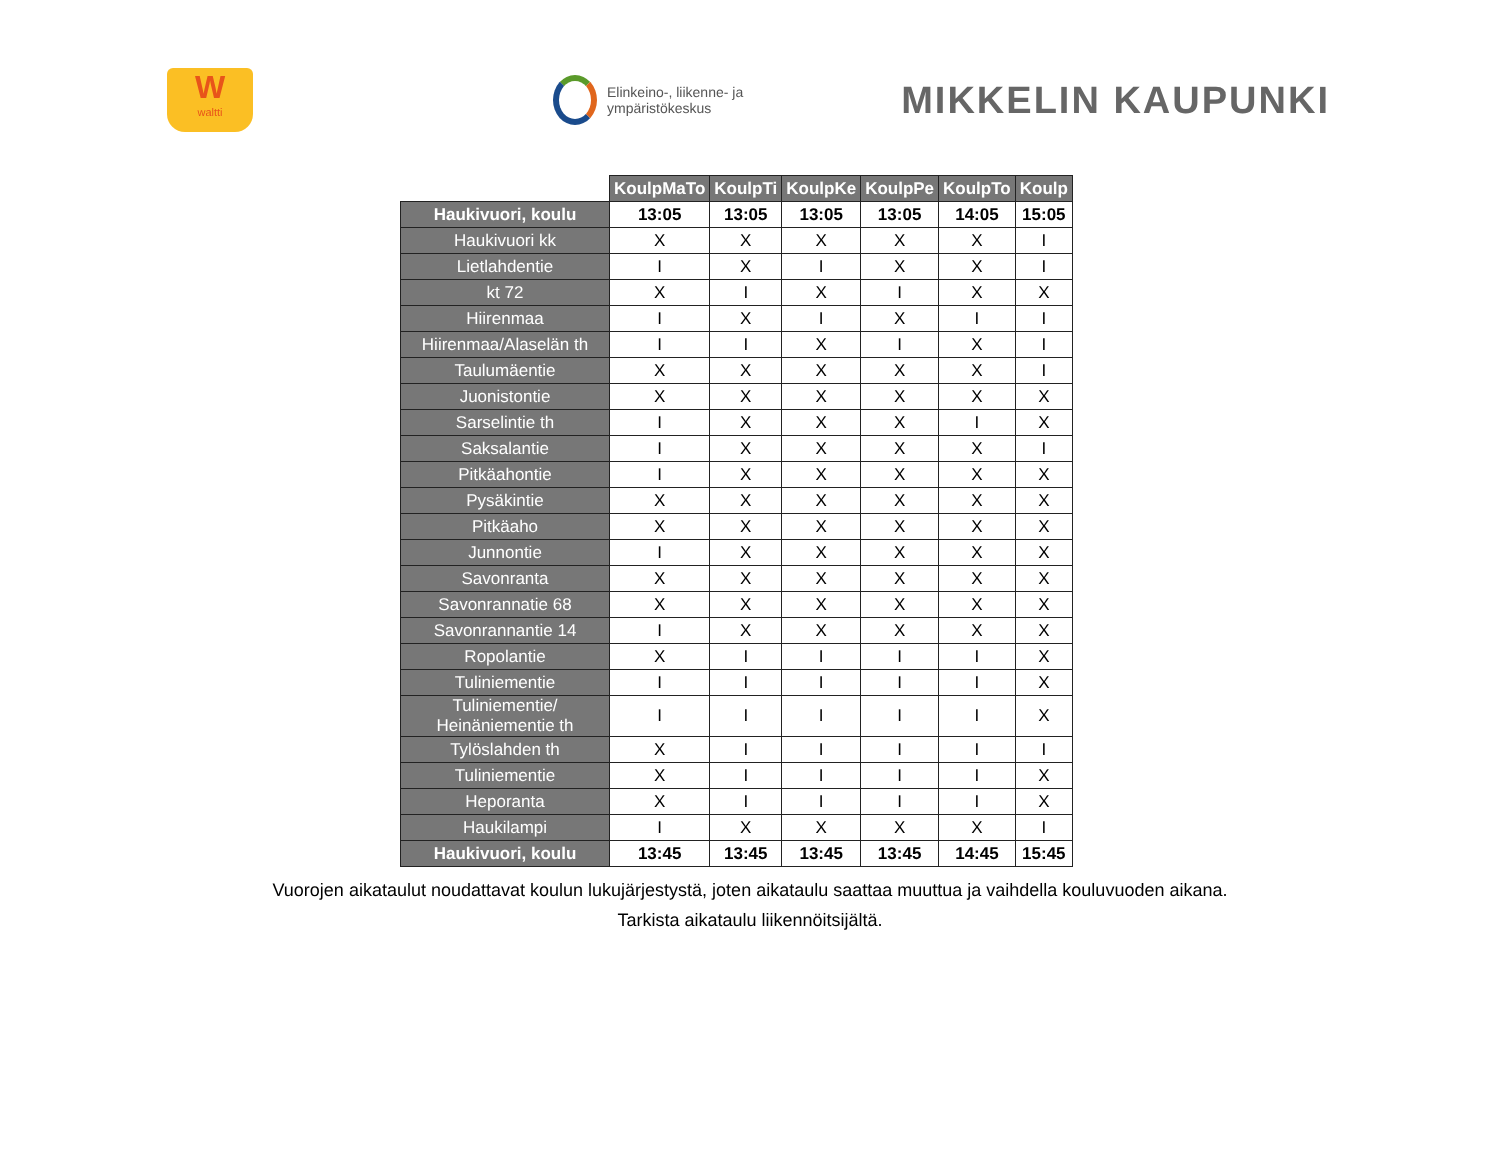W
waltti
Elinkeino-, liikenne- ja
ympäristökeskus
MIKKELIN KAUPUNKI
| | KoulpMaTo | KoulpTi | KoulpKe | KoulpPe | KoulpTo | Koulp |
| --- | --- | --- | --- | --- | --- | --- |
| Haukivuori, koulu | 13:05 | 13:05 | 13:05 | 13:05 | 14:05 | 15:05 |
| Haukivuori kk | X | X | X | X | X | I |
| Lietlahdentie | I | X | I | X | X | I |
| kt 72 | X | I | X | I | X | X |
| Hiirenmaa | I | X | I | X | I | I |
| Hiirenmaa/Alaselän th | I | I | X | I | X | I |
| Taulumäentie | X | X | X | X | X | I |
| Juonistontie | X | X | X | X | X | X |
| Sarselintie th | I | X | X | X | I | X |
| Saksalantie | I | X | X | X | X | I |
| Pitkäahontie | I | X | X | X | X | X |
| Pysäkintie | X | X | X | X | X | X |
| Pitkäaho | X | X | X | X | X | X |
| Junnontie | I | X | X | X | X | X |
| Savonranta | X | X | X | X | X | X |
| Savonrannatie 68 | X | X | X | X | X | X |
| Savonrannantie 14 | I | X | X | X | X | X |
| Ropolantie | X | I | I | I | I | X |
| Tuliniementie | I | I | I | I | I | X |
| Tuliniementie/ Heinäniementie th | I | I | I | I | I | X |
| Tylöslahden th | X | I | I | I | I | I |
| Tuliniementie | X | I | I | I | I | X |
| Heporanta | X | I | I | I | I | X |
| Haukilampi | I | X | X | X | X | I |
| Haukivuori, koulu | 13:45 | 13:45 | 13:45 | 13:45 | 14:45 | 15:45 |
Vuorojen aikataulut noudattavat koulun lukujärjestystä, joten aikataulu saattaa muuttua ja vaihdella kouluvuoden aikana.
Tarkista aikataulu liikennöitsijältä.